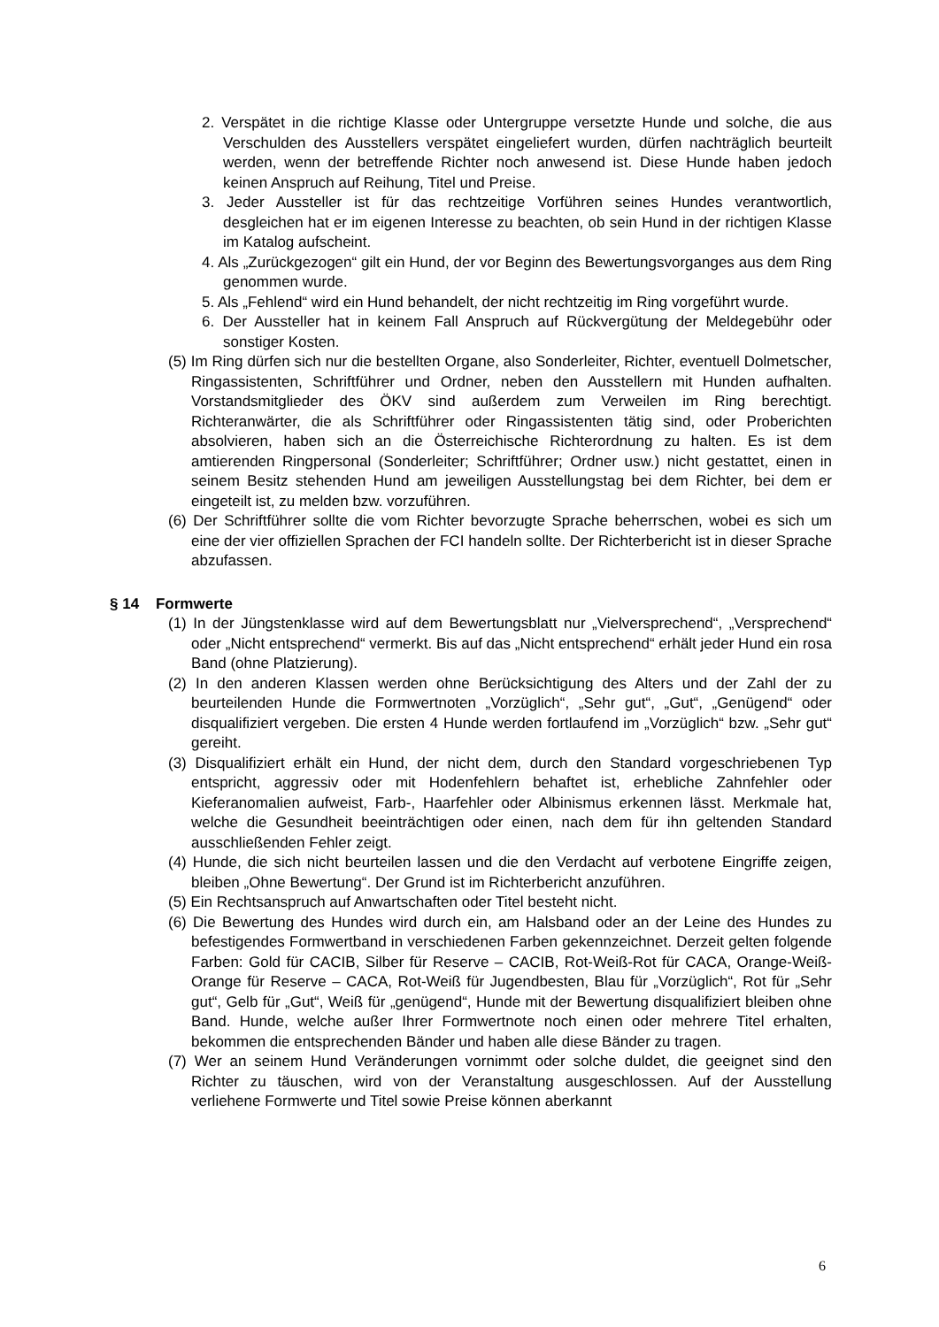2. Verspätet in die richtige Klasse oder Untergruppe versetzte Hunde und solche, die aus Verschulden des Ausstellers verspätet eingeliefert wurden, dürfen nachträglich beurteilt werden, wenn der betreffende Richter noch anwesend ist. Diese Hunde haben jedoch keinen Anspruch auf Reihung, Titel und Preise.
3. Jeder Aussteller ist für das rechtzeitige Vorführen seines Hundes verantwortlich, desgleichen hat er im eigenen Interesse zu beachten, ob sein Hund in der richtigen Klasse im Katalog aufscheint.
4. Als „Zurückgezogen“ gilt ein Hund, der vor Beginn des Bewertungsvorganges aus dem Ring genommen wurde.
5. Als „Fehlend“ wird ein Hund behandelt, der nicht rechtzeitig im Ring vorgeführt wurde.
6. Der Aussteller hat in keinem Fall Anspruch auf Rückvergütung der Meldegebühr oder sonstiger Kosten.
(5) Im Ring dürfen sich nur die bestellten Organe, also Sonderleiter, Richter, eventuell Dolmetscher, Ringassistenten, Schriftführer und Ordner, neben den Ausstellern mit Hunden aufhalten. Vorstandsmitglieder des ÖKV sind außerdem zum Verweilen im Ring berechtigt. Richteranwärter, die als Schriftführer oder Ringassistenten tätig sind, oder Proberichten absolvieren, haben sich an die Österreichische Richterordnung zu halten. Es ist dem amtierenden Ringpersonal (Sonderleiter; Schriftführer; Ordner usw.) nicht gestattet, einen in seinem Besitz stehenden Hund am jeweiligen Ausstellungstag bei dem Richter, bei dem er eingeteilt ist, zu melden bzw. vorzuführen.
(6) Der Schriftführer sollte die vom Richter bevorzugte Sprache beherrschen, wobei es sich um eine der vier offiziellen Sprachen der FCI handeln sollte. Der Richterbericht ist in dieser Sprache abzufassen.
§ 14 Formwerte
(1) In der Jüngstenklasse wird auf dem Bewertungsblatt nur „Vielversprechend“, „Versprechend“ oder „Nicht entsprechend“ vermerkt. Bis auf das „Nicht entsprechend“ erhält jeder Hund ein rosa Band (ohne Platzierung).
(2) In den anderen Klassen werden ohne Berücksichtigung des Alters und der Zahl der zu beurteilenden Hunde die Formwertnoten „Vorzüglich“, „Sehr gut“, „Gut“, „Genügend“ oder disqualifiziert vergeben. Die ersten 4 Hunde werden fortlaufend im „Vorzüglich“ bzw. „Sehr gut“ gereiht.
(3) Disqualifiziert erhält ein Hund, der nicht dem, durch den Standard vorgeschriebenen Typ entspricht, aggressiv oder mit Hodenfehlern behaftet ist, erhebliche Zahnfehler oder Kieferanomalien aufweist, Farb-, Haarfehler oder Albinismus erkennen lässt. Merkmale hat, welche die Gesundheit beeinträchtigen oder einen, nach dem für ihn geltenden Standard ausschließenden Fehler zeigt.
(4) Hunde, die sich nicht beurteilen lassen und die den Verdacht auf verbotene Eingriffe zeigen, bleiben „Ohne Bewertung“. Der Grund ist im Richterbericht anzuführen.
(5) Ein Rechtsanspruch auf Anwartschaften oder Titel besteht nicht.
(6) Die Bewertung des Hundes wird durch ein, am Halsband oder an der Leine des Hundes zu befestigendes Formwertband in verschiedenen Farben gekennzeichnet. Derzeit gelten folgende Farben: Gold für CACIB, Silber für Reserve – CACIB, Rot-Weiß-Rot für CACA, Orange-Weiß-Orange für Reserve – CACA, Rot-Weiß für Jugendbesten, Blau für „Vorzüglich“, Rot für „Sehr gut“, Gelb für „Gut“, Weiß für „genügend“, Hunde mit der Bewertung disqualifiziert bleiben ohne Band. Hunde, welche außer Ihrer Formwertnote noch einen oder mehrere Titel erhalten, bekommen die entsprechenden Bänder und haben alle diese Bänder zu tragen.
(7) Wer an seinem Hund Veränderungen vornimmt oder solche duldet, die geeignet sind den Richter zu täuschen, wird von der Veranstaltung ausgeschlossen. Auf der Ausstellung verliehene Formwerte und Titel sowie Preise können aberkannt
6